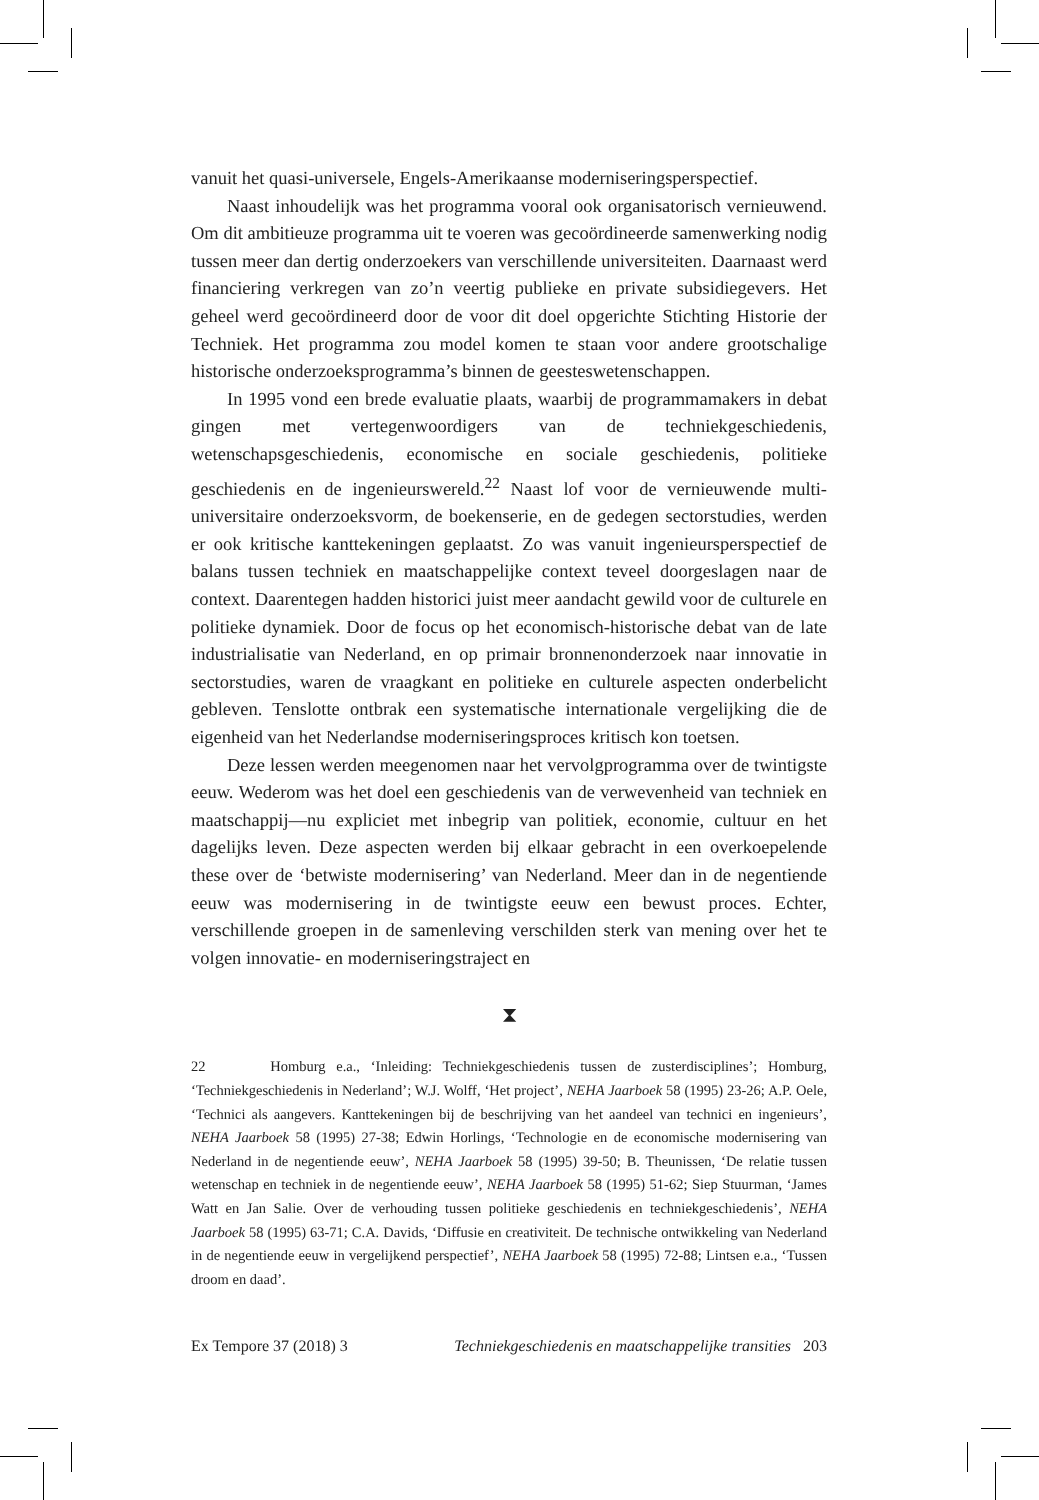vanuit het quasi-universele, Engels-Amerikaanse moderniseringsperspectief.
Naast inhoudelijk was het programma vooral ook organisatorisch vernieuwend. Om dit ambitieuze programma uit te voeren was gecoördineerde samenwerking nodig tussen meer dan dertig onderzoekers van verschillende universiteiten. Daarnaast werd financiering verkregen van zo’n veertig publieke en private subsidiegevers. Het geheel werd gecoördineerd door de voor dit doel opgerichte Stichting Historie der Techniek. Het programma zou model komen te staan voor andere grootschalige historische onderzoeksprogramma’s binnen de geesteswetenschappen.
In 1995 vond een brede evaluatie plaats, waarbij de programmamakers in debat gingen met vertegenwoordigers van de techniekgeschiedenis, wetenschapsgeschiedenis, economische en sociale geschiedenis, politieke geschiedenis en de ingenieurswereld.<sup>22</sup> Naast lof voor de vernieuwende multi-universitaire onderzoeksvorm, de boekenserie, en de gedegen sectorstudies, werden er ook kritische kanttekeningen geplaatst. Zo was vanuit ingenieursperspectief de balans tussen techniek en maatschappelijke context teveel doorgeslagen naar de context. Daarentegen hadden historici juist meer aandacht gewild voor de culturele en politieke dynamiek. Door de focus op het economisch-historische debat van de late industrialisatie van Nederland, en op primair bronnenonderzoek naar innovatie in sectorstudies, waren de vraagkant en politieke en culturele aspecten onderbelicht gebleven. Tenslotte ontbrak een systematische internationale vergelijking die de eigenheid van het Nederlandse moderniseringsproces kritisch kon toetsen.
Deze lessen werden meegenomen naar het vervolgprogramma over de twintigste eeuw. Wederom was het doel een geschiedenis van de verwevenheid van techniek en maatschappij—nu expliciet met inbegrip van politiek, economie, cultuur en het dagelijks leven. Deze aspecten werden bij elkaar gebracht in een overkoepelende these over de ‘betwiste modernisering’ van Nederland. Meer dan in de negentiende eeuw was modernisering in de twintigste eeuw een bewust proces. Echter, verschillende groepen in de samenleving verschilden sterk van mening over het te volgen innovatie- en moderniseringstraject en
⧗
22 Homburg e.a., ‘Inleiding: Techniekgeschiedenis tussen de zusterdisciplines’; Homburg, ‘Techniekgeschiedenis in Nederland’; W.J. Wolff, ‘Het project’, NEHA Jaarboek 58 (1995) 23-26; A.P. Oele, ‘Technici als aangevers. Kanttekeningen bij de beschrijving van het aandeel van technici en ingenieurs’, NEHA Jaarboek 58 (1995) 27-38; Edwin Horlings, ‘Technologie en de economische modernisering van Nederland in de negentiende eeuw’, NEHA Jaarboek 58 (1995) 39-50; B. Theunissen, ‘De relatie tussen wetenschap en techniek in de negentiende eeuw’, NEHA Jaarboek 58 (1995) 51-62; Siep Stuurman, ‘James Watt en Jan Salie. Over de verhouding tussen politieke geschiedenis en techniekgeschiedenis’, NEHA Jaarboek 58 (1995) 63-71; C.A. Davids, ‘Diffusie en creativiteit. De technische ontwikkeling van Nederland in de negentiende eeuw in vergelijkend perspectief’, NEHA Jaarboek 58 (1995) 72-88; Lintsen e.a., ‘Tussen droom en daad’.
Ex Tempore 37 (2018) 3 Techniekgeschiedenis en maatschappelijke transities 203